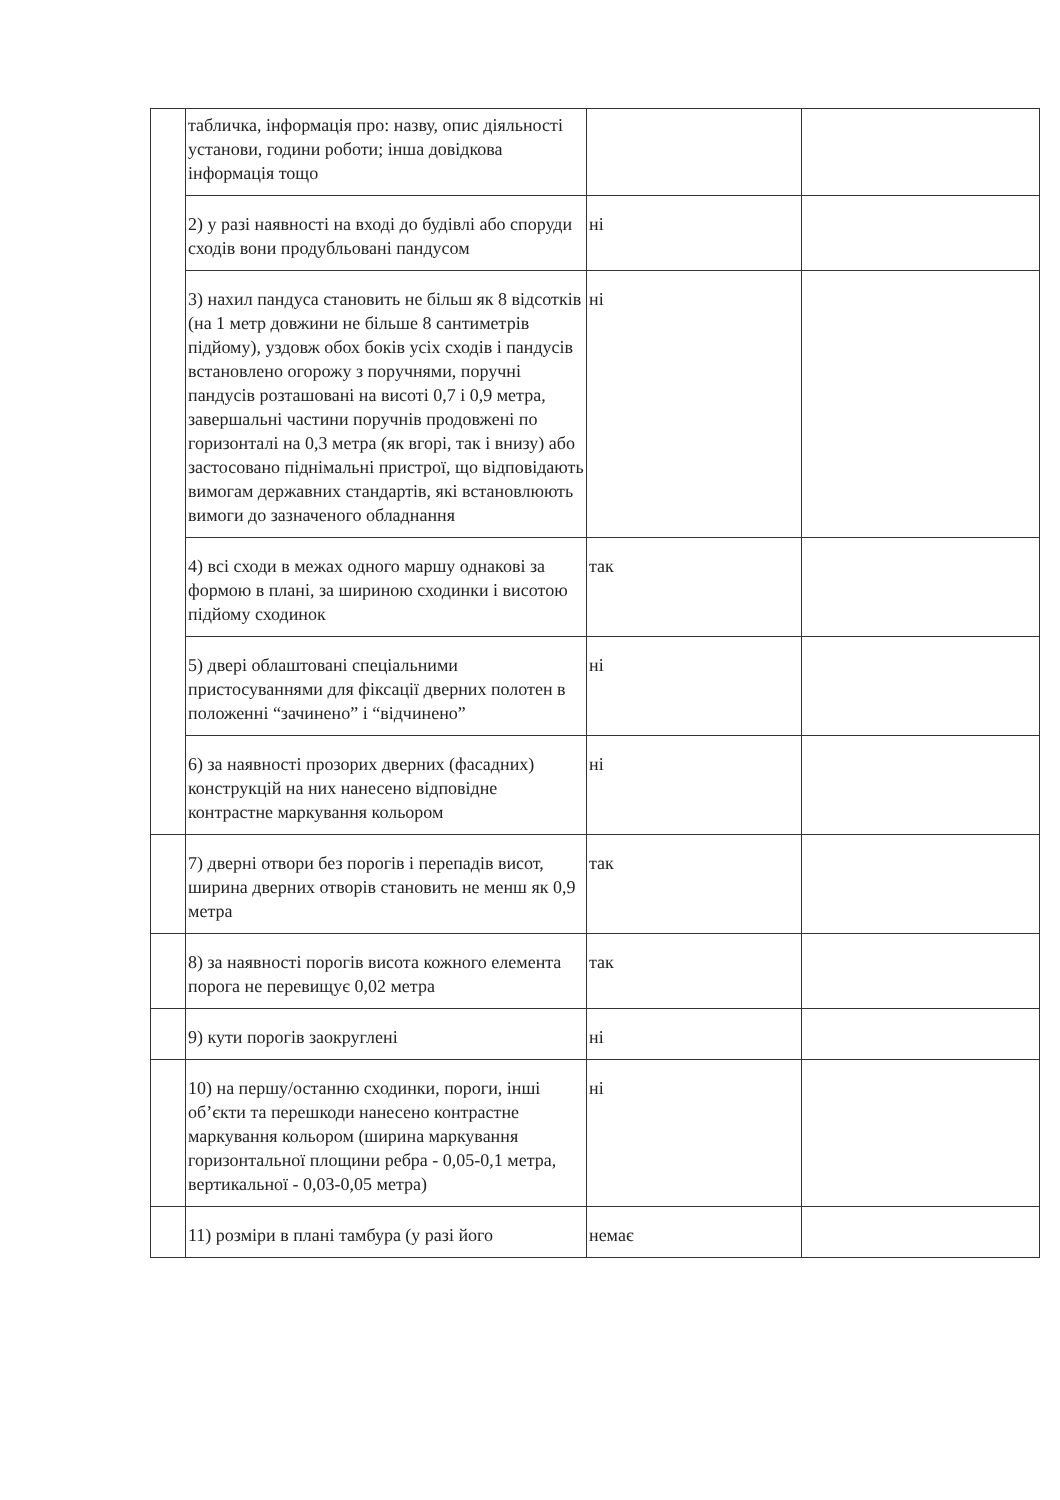| | табличка, інформація про: назву, опис діяльності установи, години роботи; інша довідкова інформація тощо | | |
| | 2) у разі наявності на вході до будівлі або споруди сходів вони продубльовані пандусом | ні | |
| | 3) нахил пандуса становить не більш як 8 відсотків (на 1 метр довжини не більше 8 сантиметрів підйому), уздовж обох боків усіх сходів і пандусів встановлено огорожу з поручнями, поручні пандусів розташовані на висоті 0,7 і 0,9 метра, завершальні частини поручнів продовжені по горизонталі на 0,3 метра (як вгорі, так і внизу) або застосовано піднімальні пристрої, що відповідають вимогам державних стандартів, які встановлюють вимоги до зазначеного обладнання | ні | |
| | 4) всі сходи в межах одного маршу однакові за формою в плані, за шириною сходинки і висотою підйому сходинок | так | |
| | 5) двері облаштовані спеціальними пристосуваннями для фіксації дверних полотен в положенні “зачинено” і “відчинено” | ні | |
| | 6) за наявності прозорих дверних (фасадних) конструкцій на них нанесено відповідне контрастне маркування кольором | ні | |
| | 7) дверні отвори без порогів і перепадів висот, ширина дверних отворів становить не менш як 0,9 метра | так | |
| | 8) за наявності порогів висота кожного елемента порога не перевищує 0,02 метра | так | |
| | 9) кути порогів заокруглені | ні | |
| | 10) на першу/останню сходинки, пороги, інші об’єкти та перешкоди нанесено контрастне маркування кольором (ширина маркування горизонтальної площини ребра - 0,05-0,1 метра, вертикальної - 0,03-0,05 метра) | ні | |
| | 11) розміри в плані тамбура (у разі його | немає | |